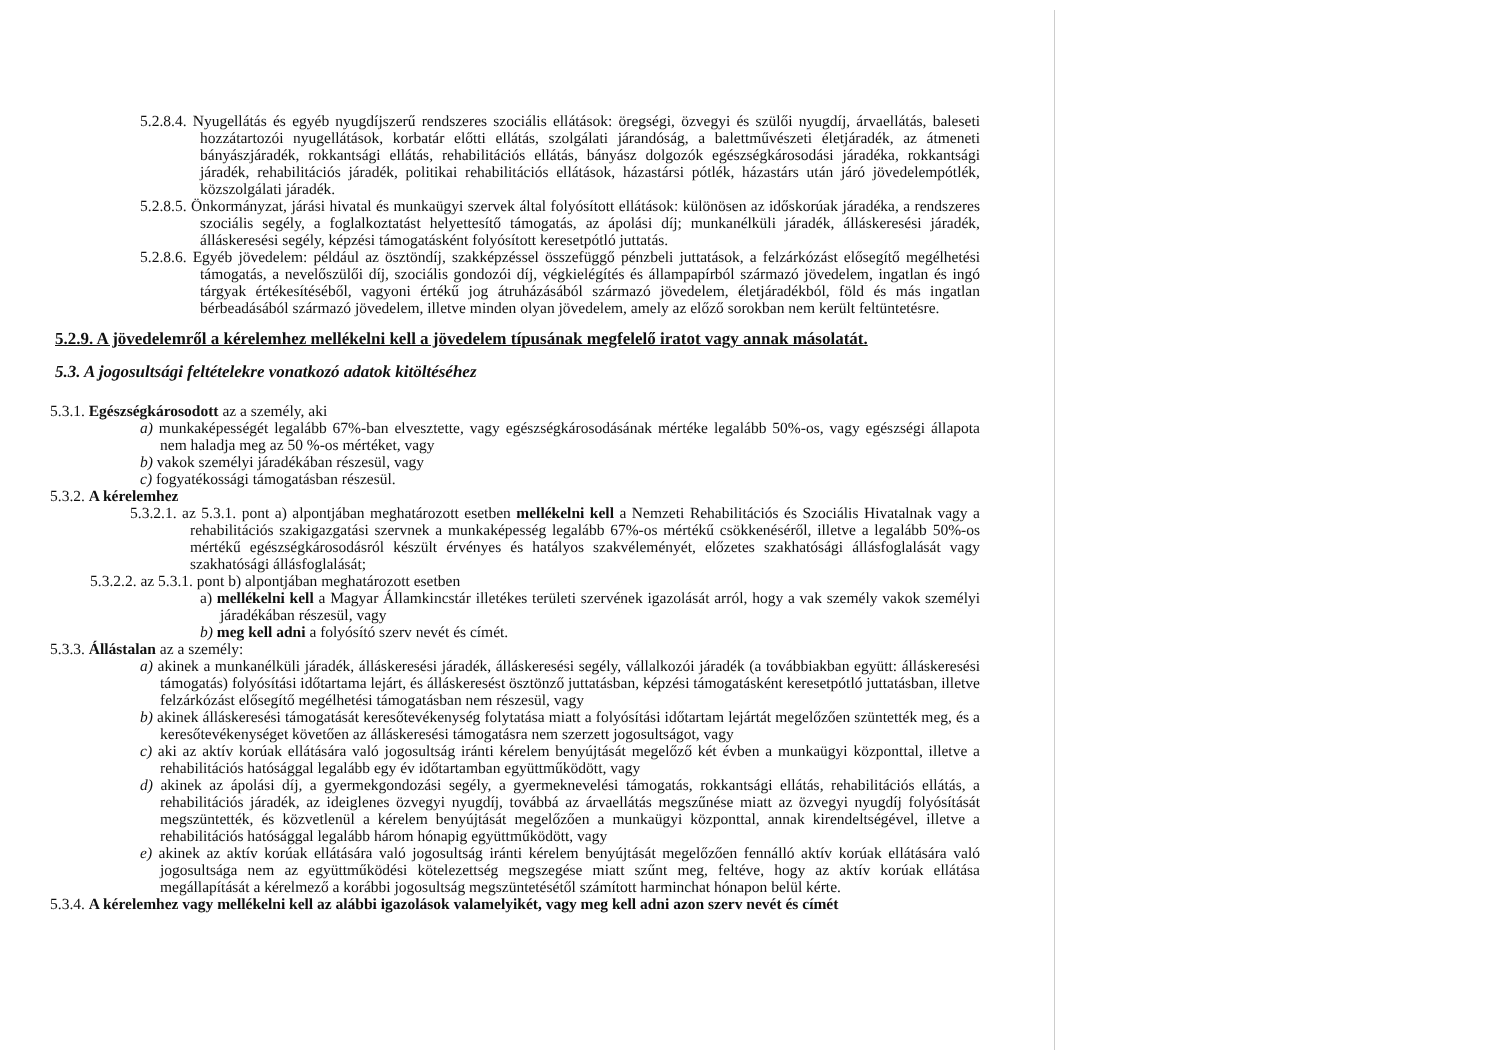5.2.8.4. Nyugellátás és egyéb nyugdíjszerű rendszeres szociális ellátások: öregségi, özvegyi és szülői nyugdíj, árvaellátás, baleseti hozzátartozói nyugellátások, korbatár előtti ellátás, szolgálati járandóság, a balettművészeti életjáradék, az átmeneti bányászjáradék, rokkantsági ellátás, rehabilitációs ellátás, bányász dolgozók egészségkárosodási járadéka, rokkantsági járadék, rehabilitációs járadék, politikai rehabilitációs ellátások, házastársi pótlék, házastárs után járó jövedelempótlék, közszolgálati járadék.
5.2.8.5. Önkormányzat, járási hivatal és munkaügyi szervek által folyósított ellátások: különösen az időskorúak járadéka, a rendszeres szociális segély, a foglalkoztatást helyettesítő támogatás, az ápolási díj; munkanélküli járadék, álláskeresési járadék, álláskeresési segély, képzési támogatásként folyósított keresetpótló juttatás.
5.2.8.6. Egyéb jövedelem: például az ösztöndíj, szakképzéssel összefüggő pénzbeli juttatások, a felzárkózást elősegítő megélhetési támogatás, a nevelőszülői díj, szociális gondozói díj, végkielégítés és állampapírból származó jövedelem, ingatlan és ingó tárgyak értékesítéséből, vagyoni értékű jog átruházásából származó jövedelem, életjáradékból, föld és más ingatlan bérbeadásából származó jövedelem, illetve minden olyan jövedelem, amely az előző sorokban nem került feltüntetésre.
5.2.9. A jövedelemről a kérelemhez mellékelni kell a jövedelem típusának megfelelő iratot vagy annak másolatát.
5.3. A jogosultsági feltételekre vonatkozó adatok kitöltéséhez
5.3.1. Egészségkárosodott az a személy, aki
a) munkaképességét legalább 67%-ban elvesztette, vagy egészségkárosodásának mértéke legalább 50%-os, vagy egészségi állapota nem haladja meg az 50 %-os mértéket, vagy
b) vakok személyi járadékában részesül, vagy
c) fogyatékossági támogatásban részesül.
5.3.2. A kérelemhez
5.3.2.1. az 5.3.1. pont a) alpontjában meghatározott esetben mellékelni kell a Nemzeti Rehabilitációs és Szociális Hivatalnak vagy a rehabilitációs szakigazgatási szervnek a munkaképesség legalább 67%-os mértékű csökkenéséről, illetve a legalább 50%-os mértékű egészségkárosodásról készült érvényes és hatályos szakvéleményét, előzetes szakhatósági állásfoglalását vagy szakhatósági állásfoglalását;
5.3.2.2. az 5.3.1. pont b) alpontjában meghatározott esetben
a) mellékelni kell a Magyar Államkincstár illetékes területi szervének igazolását arról, hogy a vak személy vakok személyi járadékában részesül, vagy
b) meg kell adni a folyósító szerv nevét és címét.
5.3.3. Állástalan az a személy:
a) akinek a munkanélküli járadék, álláskeresési járadék, álláskeresési segély, vállalkozói járadék (a továbbiakban együtt: álláskeresési támogatás) folyósítási időtartama lejárt, és álláskeresést ösztönző juttatásban, képzési támogatásként keresetpótló juttatásban, illetve felzárkózást elősegítő megélhetési támogatásban nem részesül, vagy
b) akinek álláskeresési támogatását keresőtevékenység folytatása miatt a folyósítási időtartam lejártát megelőzően szüntették meg, és a keresőtevékenységet követően az álláskeresési támogatásra nem szerzett jogosultságot, vagy
c) aki az aktív korúak ellátására való jogosultság iránti kérelem benyújtását megelőző két évben a munkaügyi központtal, illetve a rehabilitációs hatósággal legalább egy év időtartamban együttműködött, vagy
d) akinek az ápolási díj, a gyermekgondozási segély, a gyermeknevelési támogatás, rokkantsági ellátás, rehabilitációs ellátás, a rehabilitációs járadék, az ideiglenes özvegyi nyugdíj, továbbá az árvaellátás megszűnése miatt az özvegyi nyugdíj folyósítását megszüntették, és közvetlenül a kérelem benyújtását megelőzően a munkaügyi központtal, annak kirendeltségével, illetve a rehabilitációs hatósággal legalább három hónapig együttműködött, vagy
e) akinek az aktív korúak ellátására való jogosultság iránti kérelem benyújtását megelőzően fennálló aktív korúak ellátására való jogosultsága nem az együttműködési kötelezettség megszegése miatt szűnt meg, feltéve, hogy az aktív korúak ellátása megállapítását a kérelmező a korábbi jogosultság megszüntetésétől számított harminchat hónapon belül kérte.
5.3.4. A kérelemhez vagy mellékelni kell az alábbi igazolások valamelyikét, vagy meg kell adni azon szerv nevét és címét